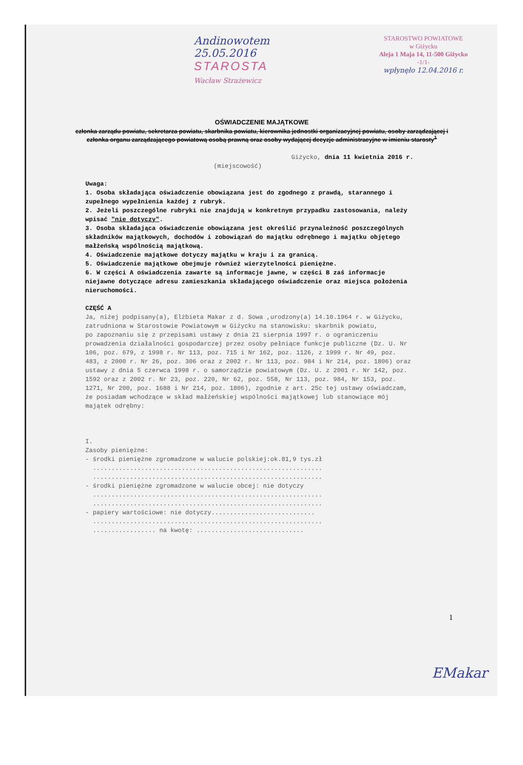Andinowotem
25.05.2016
STAROSTA
Wacław Strażewicz
STAROSTWO POWIATOWE
w Giżycku
Aleja 1 Maja 14, 11-500 Giżycko
-1/1-
wpłynęło 12.04.2016 r.
OŚWIADCZENIE MAJĄTKOWE
członka zarządu powiatu, sekretarza powiatu, skarbnika powiatu, kierownika jednostki organizacyjnej powiatu, osoby zarządzającej i członka organu zarządzającego powiatową osobą prawną oraz osoby wydającej decyzje administracyjne w imieniu starosty<sup>1</sup>
Giżycko, dnia 11 kwietnia 2016 r.
(miejscowość)
Uwaga:
1. Osoba składająca oświadczenie obowiązana jest do zgodnego z prawdą, starannego i zupełnego wypełnienia każdej z rubryk.
2. Jeżeli poszczególne rubryki nie znajdują w konkretnym przypadku zastosowania, należy wpisać "nie dotyczy".
3. Osoba składająca oświadczenie obowiązana jest określić przynależność poszczególnych składników majątkowych, dochodów i zobowiązań do majątku odrębnego i majątku objętego małżeńską wspólnością majątkową.
4. Oświadczenie majątkowe dotyczy majątku w kraju i za granicą.
5. Oświadczenie majątkowe obejmuje również wierzytelności pieniężne.
6. W części A oświadczenia zawarte są informacje jawne, w części B zaś informacje niejawne dotyczące adresu zamieszkania składającego oświadczenie oraz miejsca położenia nieruchomości.
CZĘŚĆ A
Ja, niżej podpisany(a), Elżbieta Makar z d. Sowa ,urodzony(a) 14.10.1964 r. w Giżycku, zatrudniona w Starostowie Powiatowym w Giżycku na stanowisku: skarbnik powiatu,
po zapoznaniu się z przepisami ustawy z dnia 21 sierpnia 1997 r. o ograniczeniu prowadzenia działalności gospodarczej przez osoby pełniące funkcje publiczne (Dz. U. Nr 106, poz. 679, z 1998 r. Nr 113, poz. 715 i Nr 162, poz. 1126, z 1999 r. Nr 49, poz. 483, z 2000 r. Nr 26, poz. 306 oraz z 2002 r. Nr 113, poz. 984 i Nr 214, poz. 1806) oraz ustawy z dnia 5 czerwca 1998 r. o samorządzie powiatowym (Dz. U. z 2001 r. Nr 142, poz. 1592 oraz z 2002 r. Nr 23, poz. 220, Nr 62, poz. 558, Nr 113, poz. 984, Nr 153, poz. 1271, Nr 200, poz. 1688 i Nr 214, poz. 1806), zgodnie z art. 25c tej ustawy oświadczam, że posiadam wchodzące w skład małżeńskiej wspólności majątkowej lub stanowiące mój majątek odrębny:
I.
Zasoby pieniężne:
- środki pieniężne zgromadzone w walucie polskiej:ok.81,9 tys.zł
..............................................................
..............................................................
- środki pieniężne zgromadzone w walucie obcej: nie dotyczy
..............................................................
..............................................................
- papiery wartościowe: nie dotyczy............................
..............................................................
................. na kwotę: .............................
1
EMakar